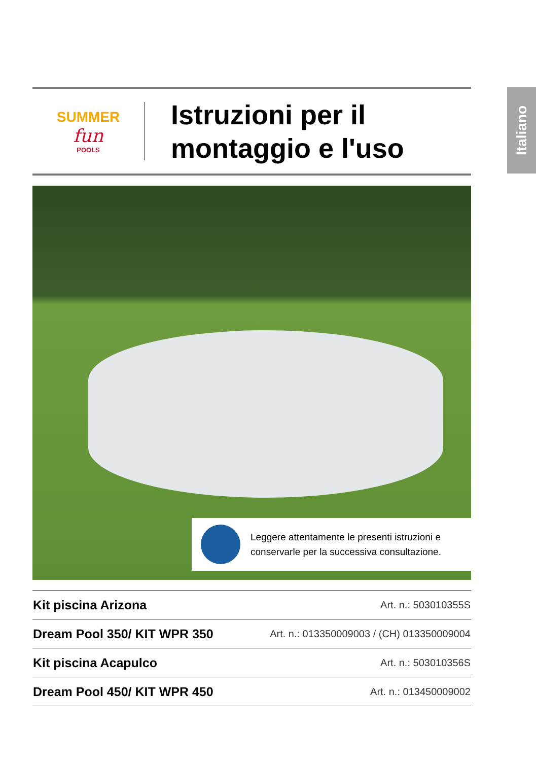Italiano
SUMMER
fun
POOLS
Istruzioni per il
montaggio e l'uso
Leggere attentamente le presenti istruzioni e conservarle per la successiva consultazione.
| Kit piscina Arizona | Art. n.: 503010355S |
| Dream Pool 350/ KIT WPR 350 | Art. n.: 013350009003 / (CH) 013350009004 |
| Kit piscina Acapulco | Art. n.: 503010356S |
| Dream Pool 450/ KIT WPR 450 | Art. n.: 013450009002 |